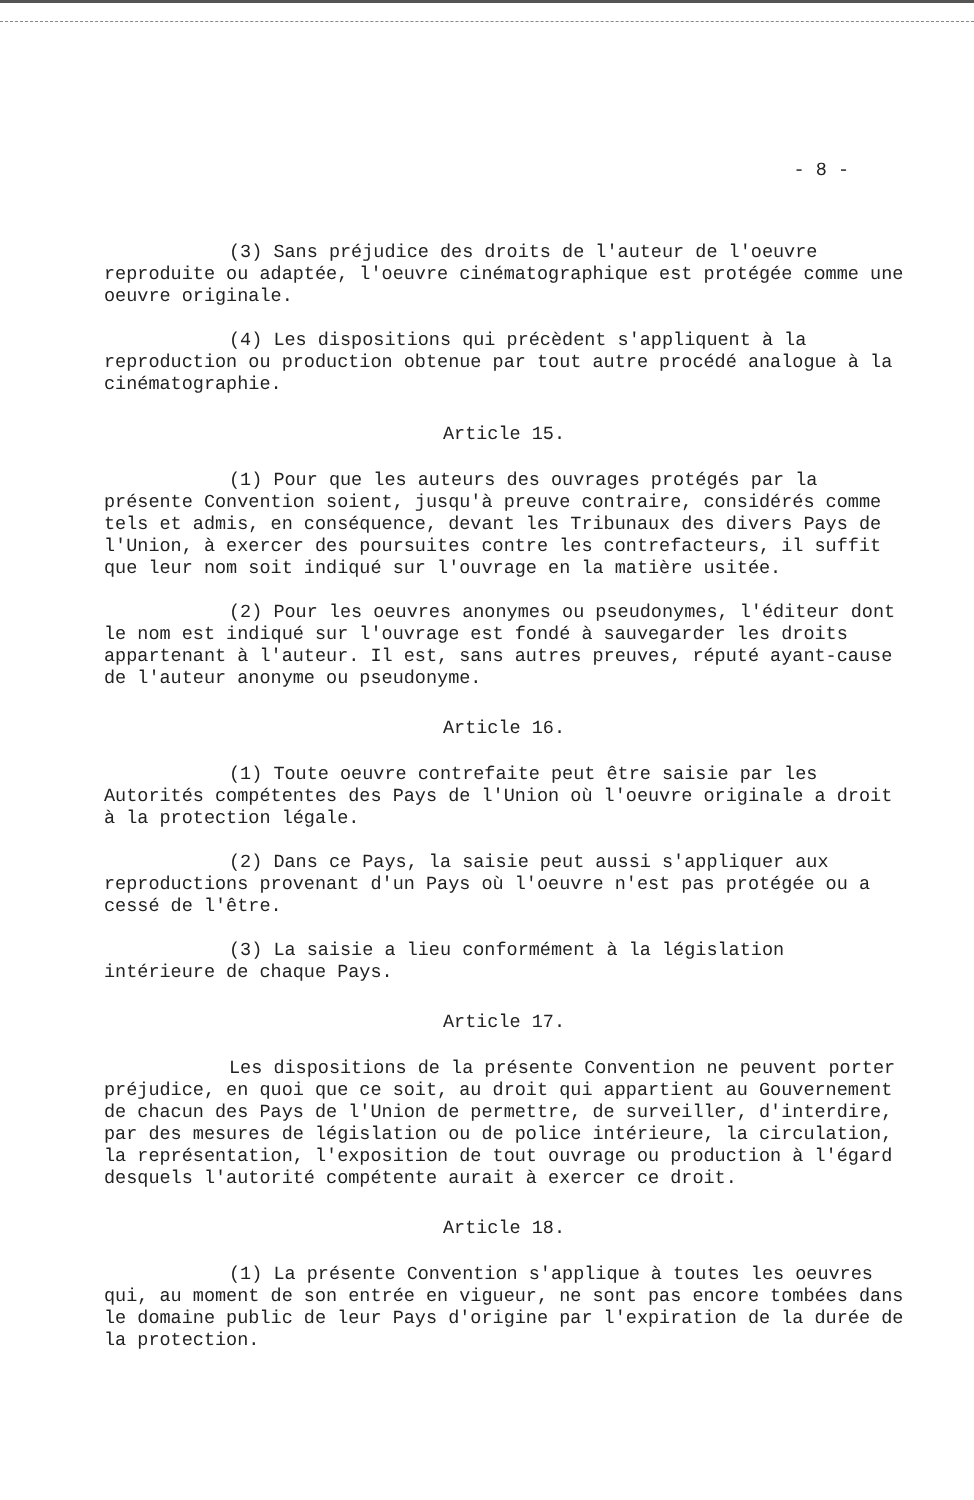- 8 -
(3) Sans préjudice des droits de l'auteur de l'oeuvre reproduite ou adaptée, l'oeuvre cinématographique est protégée comme une oeuvre originale.
(4) Les dispositions qui précèdent s'appliquent à la reproduction ou production obtenue par tout autre procédé analogue à la cinématographie.
Article 15.
(1) Pour que les auteurs des ouvrages protégés par la présente Convention soient, jusqu'à preuve contraire, considérés comme tels et admis, en conséquence, devant les Tribunaux des divers Pays de l'Union, à exercer des poursuites contre les contrefacteurs, il suffit que leur nom soit indiqué sur l'ouvrage en la matière usitée.
(2) Pour les oeuvres anonymes ou pseudonymes, l'éditeur dont le nom est indiqué sur l'ouvrage est fondé à sauvegarder les droits appartenant à l'auteur. Il est, sans autres preuves, réputé ayant-cause de l'auteur anonyme ou pseudonyme.
Article 16.
(1) Toute oeuvre contrefaite peut être saisie par les Autorités compétentes des Pays de l'Union où l'oeuvre originale a droit à la protection légale.
(2) Dans ce Pays, la saisie peut aussi s'appliquer aux reproductions provenant d'un Pays où l'oeuvre n'est pas protégée ou a cessé de l'être.
(3) La saisie a lieu conformément à la législation intérieure de chaque Pays.
Article 17.
Les dispositions de la présente Convention ne peuvent porter préjudice, en quoi que ce soit, au droit qui appartient au Gouvernement de chacun des Pays de l'Union de permettre, de surveiller, d'interdire, par des mesures de législation ou de police intérieure, la circulation, la représentation, l'exposition de tout ouvrage ou production à l'égard desquels l'autorité compétente aurait à exercer ce droit.
Article 18.
(1) La présente Convention s'applique à toutes les oeuvres qui, au moment de son entrée en vigueur, ne sont pas encore tombées dans le domaine public de leur Pays d'origine par l'expiration de la durée de la protection.